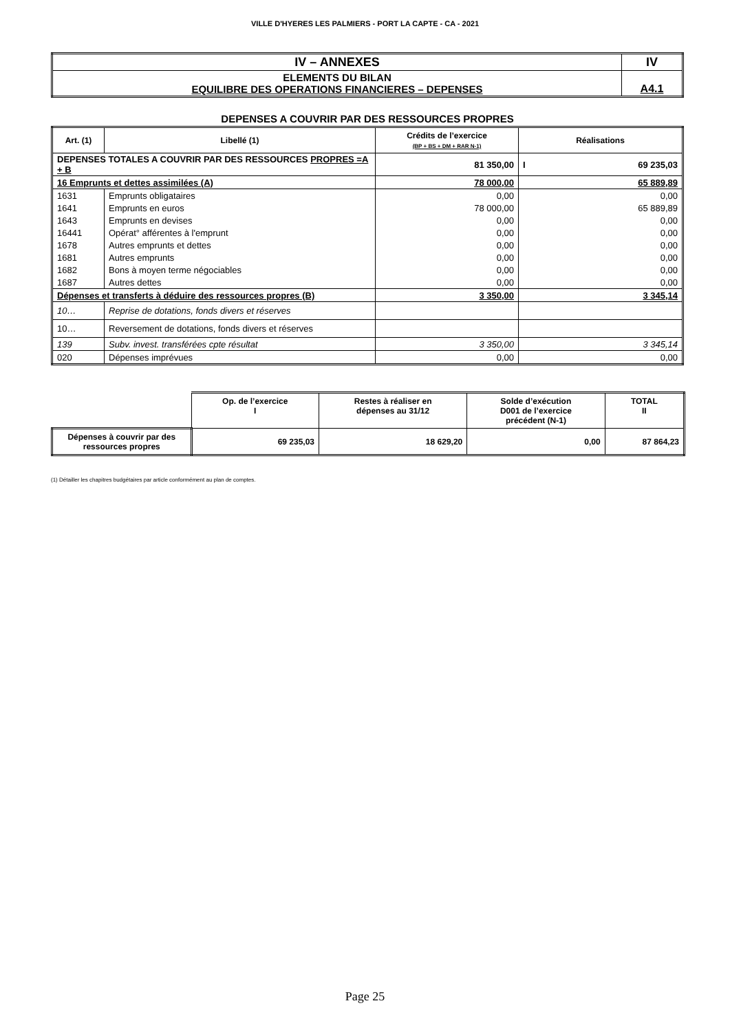VILLE D'HYERES LES PALMIERS - PORT LA CAPTE - CA - 2021
| IV – ANNEXES | IV |
| ELEMENTS DU BILAN EQUILIBRE DES OPERATIONS FINANCIERES – DEPENSES | A4.1 |
DEPENSES A COUVRIR PAR DES RESSOURCES PROPRES
| Art. (1) | Libellé (1) | Crédits de l’exercice (BP + BS + DM + RAR N-1) | Réalisations |
| --- | --- | --- | --- |
| DEPENSES TOTALES A COUVRIR PAR DES RESSOURCES PROPRES =A + B | | 81 350,00 | I 69 235,03 |
| 16 Emprunts et dettes assimilées (A) | | 78 000,00 | 65 889,89 |
| 1631 | Emprunts obligataires | 0,00 | 0,00 |
| 1641 | Emprunts en euros | 78 000,00 | 65 889,89 |
| 1643 | Emprunts en devises | 0,00 | 0,00 |
| 16441 | Opérat° afférentes à l'emprunt | 0,00 | 0,00 |
| 1678 | Autres emprunts et dettes | 0,00 | 0,00 |
| 1681 | Autres emprunts | 0,00 | 0,00 |
| 1682 | Bons à moyen terme négociables | 0,00 | 0,00 |
| 1687 | Autres dettes | 0,00 | 0,00 |
| Dépenses et transferts à déduire des ressources propres (B) | | 3 350,00 | 3 345,14 |
| 10… | Reprise de dotations, fonds divers et réserves | | |
| 10… | Reversement de dotations, fonds divers et réserves | | |
| 139 | Subv. invest. transférées cpte résultat | 3 350,00 | 3 345,14 |
| 020 | Dépenses imprévues | 0,00 | 0,00 |
| | Op. de l’exercice I | Restes à réaliser en dépenses au 31/12 | Solde d’exécution D001 de l’exercice précédent (N-1) | TOTAL II |
| Dépenses à couvrir par des ressources propres | 69 235,03 | 18 629,20 | 0,00 | 87 864,23 |
(1) Détailler les chapitres budgétaires par article conformément au plan de comptes.
Page 25